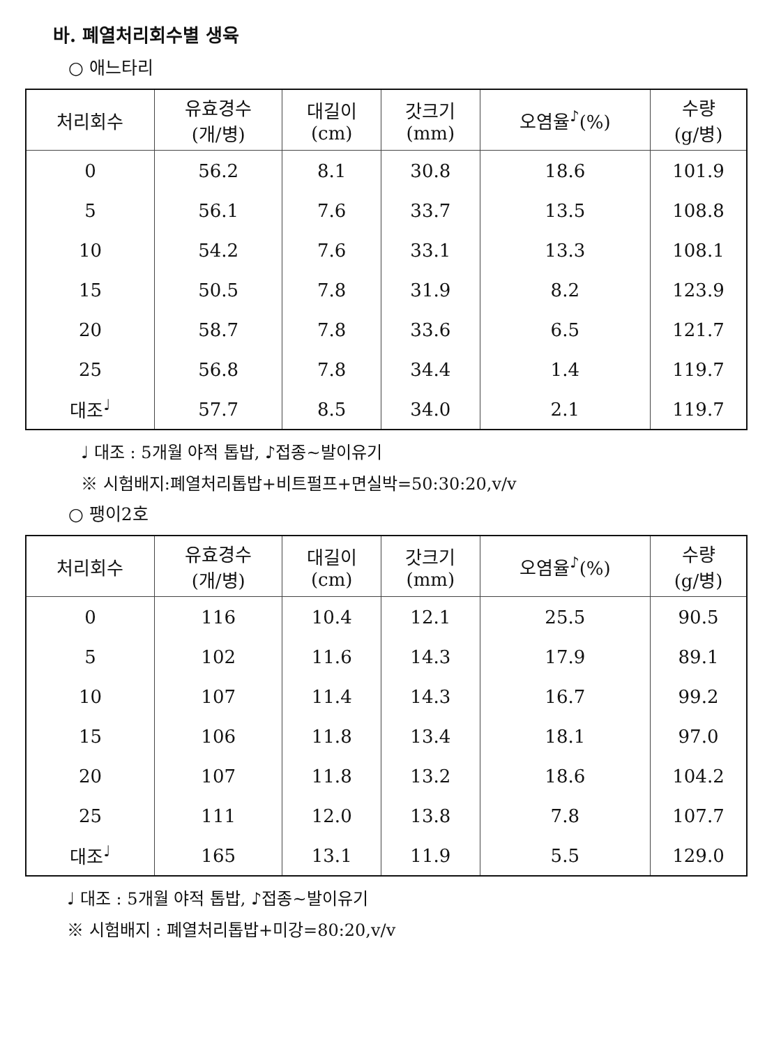바. 폐열처리회수별 생육
○ 애느타리
| 처리회수 | 유효경수 (개/병) | 대길이 (cm) | 갓크기 (mm) | 오염율<sup>♪</sup>(%) | 수량 (g/병) |
| --- | --- | --- | --- | --- | --- |
| 0 | 56.2 | 8.1 | 30.8 | 18.6 | 101.9 |
| 5 | 56.1 | 7.6 | 33.7 | 13.5 | 108.8 |
| 10 | 54.2 | 7.6 | 33.1 | 13.3 | 108.1 |
| 15 | 50.5 | 7.8 | 31.9 | 8.2 | 123.9 |
| 20 | 58.7 | 7.8 | 33.6 | 6.5 | 121.7 |
| 25 | 56.8 | 7.8 | 34.4 | 1.4 | 119.7 |
| 대조<sup>♩</sup> | 57.7 | 8.5 | 34.0 | 2.1 | 119.7 |
♩ 대조 : 5개월 야적 톱밥, ♪접종~발이유기
※ 시험배지:폐열처리톱밥+비트펄프+면실박=50:30:20,v/v
○ 팽이2호
| 처리회수 | 유효경수 (개/병) | 대길이 (cm) | 갓크기 (mm) | 오염율<sup>♪</sup>(%) | 수량 (g/병) |
| --- | --- | --- | --- | --- | --- |
| 0 | 116 | 10.4 | 12.1 | 25.5 | 90.5 |
| 5 | 102 | 11.6 | 14.3 | 17.9 | 89.1 |
| 10 | 107 | 11.4 | 14.3 | 16.7 | 99.2 |
| 15 | 106 | 11.8 | 13.4 | 18.1 | 97.0 |
| 20 | 107 | 11.8 | 13.2 | 18.6 | 104.2 |
| 25 | 111 | 12.0 | 13.8 | 7.8 | 107.7 |
| 대조<sup>♩</sup> | 165 | 13.1 | 11.9 | 5.5 | 129.0 |
♩ 대조 : 5개월 야적 톱밥, ♪접종~발이유기
※ 시험배지 : 폐열처리톱밥+미강=80:20,v/v